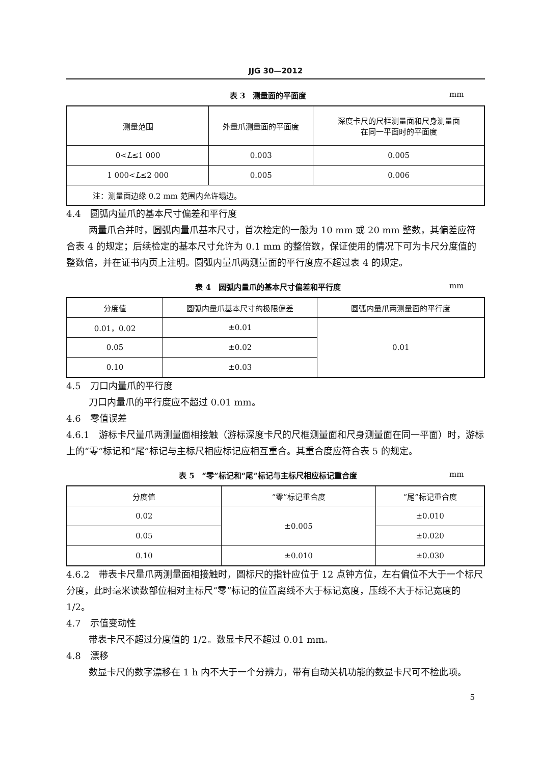JJG 30—2012
表 3　测量面的平面度 mm
| 测量范围 | 外量爪测量面的平面度 | 深度卡尺的尺框测量面和尺身测量面 在同一平面时的平面度 |
| --- | --- | --- |
| 0< L ≤1 000 | 0.003 | 0.005 |
| 1 000< L ≤2 000 | 0.005 | 0.006 |
| 注：测量面边缘 0.2 mm 范围内允许塌边。 | | |
4.4　圆弧内量爪的基本尺寸偏差和平行度
两量爪合并时，圆弧内量爪基本尺寸，首次检定的一般为 10 mm 或 20 mm 整数，其偏差应符合表 4 的规定；后续检定的基本尺寸允许为 0.1 mm 的整倍数，保证使用的情况下可为卡尺分度值的整数倍，并在证书内页上注明。圆弧内量爪两测量面的平行度应不超过表 4 的规定。
表 4　圆弧内量爪的基本尺寸偏差和平行度 mm
| 分度值 | 圆弧内量爪基本尺寸的极限偏差 | 圆弧内量爪两测量面的平行度 |
| --- | --- | --- |
| 0.01，0.02 | ±0.01 | 0.01 |
| 0.05 | ±0.02 | |
| 0.10 | ±0.03 | |
4.5　刀口内量爪的平行度
刀口内量爪的平行度应不超过 0.01 mm。
4.6　零值误差
4.6.1　游标卡尺量爪两测量面相接触（游标深度卡尺的尺框测量面和尺身测量面在同一平面）时，游标上的“零”标记和“尾”标记与主标尺相应标记应相互重合。其重合度应符合表 5 的规定。
表 5　“零”标记和“尾”标记与主标尺相应标记重合度 mm
| 分度值 | “零”标记重合度 | “尾”标记重合度 |
| --- | --- | --- |
| 0.02 | ±0.005 | ±0.010 |
| 0.05 | | ±0.020 |
| 0.10 | ±0.010 | ±0.030 |
4.6.2　带表卡尺量爪两测量面相接触时，圆标尺的指针应位于 12 点钟方位，左右偏位不大于一个标尺分度，此时毫米读数部位相对主标尺“零”标记的位置离线不大于标记宽度，压线不大于标记宽度的 1/2。
4.7　示值变动性
带表卡尺不超过分度值的 1/2。数显卡尺不超过 0.01 mm。
4.8　漂移
数显卡尺的数字漂移在 1 h 内不大于一个分辨力，带有自动关机功能的数显卡尺可不检此项。
5